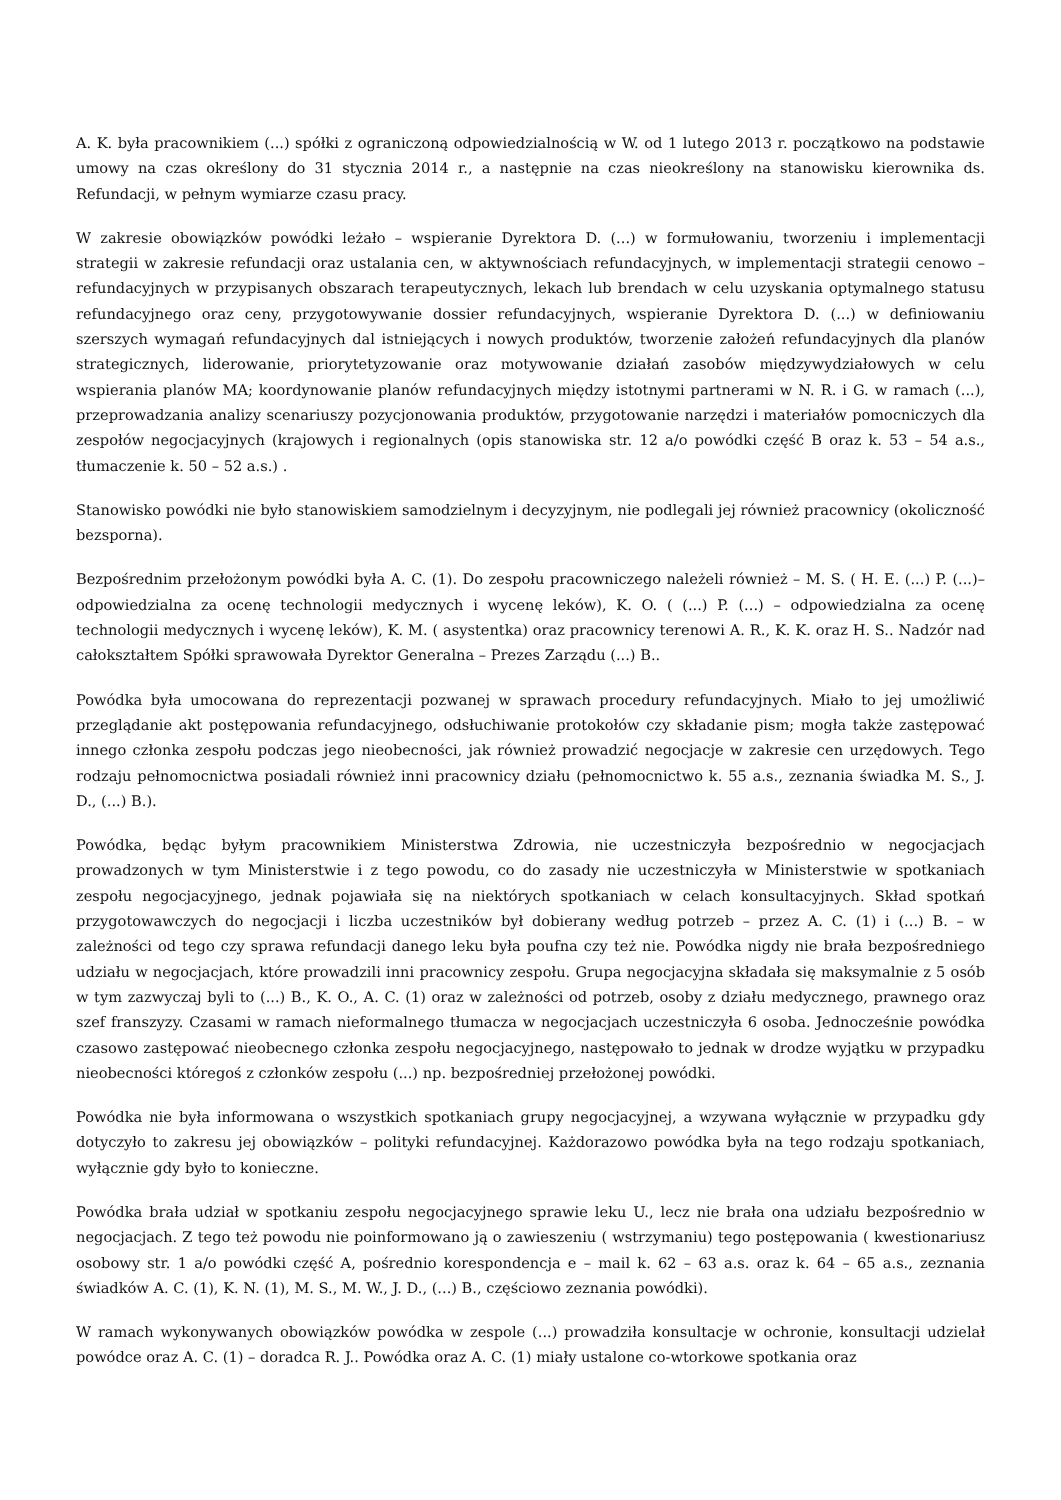A. K. była pracownikiem (...) spółki z ograniczoną odpowiedzialnością w W. od 1 lutego 2013 r. początkowo na podstawie umowy na czas określony do 31 stycznia 2014 r., a następnie na czas nieokreślony na stanowisku kierownika ds. Refundacji, w pełnym wymiarze czasu pracy.
W zakresie obowiązków powódki leżało – wspieranie Dyrektora D. (...) w formułowaniu, tworzeniu i implementacji strategii w zakresie refundacji oraz ustalania cen, w aktywnościach refundacyjnych, w implementacji strategii cenowo – refundacyjnych w przypisanych obszarach terapeutycznych, lekach lub brendach w celu uzyskania optymalnego statusu refundacyjnego oraz ceny, przygotowywanie dossier refundacyjnych, wspieranie Dyrektora D. (...) w definiowaniu szerszych wymagań refundacyjnych dal istniejących i nowych produktów, tworzenie założeń refundacyjnych dla planów strategicznych, liderowanie, priorytetyzowanie oraz motywowanie działań zasobów międzywydziałowych w celu wspierania planów MA; koordynowanie planów refundacyjnych między istotnymi partnerami w N. R. i G. w ramach (...), przeprowadzania analizy scenariuszy pozycjonowania produktów, przygotowanie narzędzi i materiałów pomocniczych dla zespołów negocjacyjnych (krajowych i regionalnych (opis stanowiska str. 12 a/o powódki część B oraz k. 53 – 54 a.s., tłumaczenie k. 50 – 52 a.s.) .
Stanowisko powódki nie było stanowiskiem samodzielnym i decyzyjnym, nie podlegali jej również pracownicy (okoliczność bezsporna).
Bezpośrednim przełożonym powódki była A. C. (1). Do zespołu pracowniczego należeli również – M. S. ( H. E. (...) P. (...)– odpowiedzialna za ocenę technologii medycznych i wycenę leków), K. O. ( (...) P. (...) – odpowiedzialna za ocenę technologii medycznych i wycenę leków), K. M. ( asystentka) oraz pracownicy terenowi A. R., K. K. oraz H. S.. Nadzór nad całokształtem Spółki sprawowała Dyrektor Generalna – Prezes Zarządu (...) B..
Powódka była umocowana do reprezentacji pozwanej w sprawach procedury refundacyjnych. Miało to jej umożliwić przeglądanie akt postępowania refundacyjnego, odsłuchiwanie protokołów czy składanie pism; mogła także zastępować innego członka zespołu podczas jego nieobecności, jak również prowadzić negocjacje w zakresie cen urzędowych. Tego rodzaju pełnomocnictwa posiadali również inni pracownicy działu (pełnomocnictwo k. 55 a.s., zeznania świadka M. S., J. D., (...) B.).
Powódka, będąc byłym pracownikiem Ministerstwa Zdrowia, nie uczestniczyła bezpośrednio w negocjacjach prowadzonych w tym Ministerstwie i z tego powodu, co do zasady nie uczestniczyła w Ministerstwie w spotkaniach zespołu negocjacyjnego, jednak pojawiała się na niektórych spotkaniach w celach konsultacyjnych. Skład spotkań przygotowawczych do negocjacji i liczba uczestników był dobierany według potrzeb – przez A. C. (1) i (...) B. – w zależności od tego czy sprawa refundacji danego leku była poufna czy też nie. Powódka nigdy nie brała bezpośredniego udziału w negocjacjach, które prowadzili inni pracownicy zespołu. Grupa negocjacyjna składała się maksymalnie z 5 osób w tym zazwyczaj byli to (...) B., K. O., A. C. (1) oraz w zależności od potrzeb, osoby z działu medycznego, prawnego oraz szef franszyzy. Czasami w ramach nieformalnego tłumacza w negocjacjach uczestniczyła 6 osoba. Jednocześnie powódka czasowo zastępować nieobecnego członka zespołu negocjacyjnego, następowało to jednak w drodze wyjątku w przypadku nieobecności któregoś z członków zespołu (...) np. bezpośredniej przełożonej powódki.
Powódka nie była informowana o wszystkich spotkaniach grupy negocjacyjnej, a wzywana wyłącznie w przypadku gdy dotyczyło to zakresu jej obowiązków – polityki refundacyjnej. Każdorazowo powódka była na tego rodzaju spotkaniach, wyłącznie gdy było to konieczne.
Powódka brała udział w spotkaniu zespołu negocjacyjnego sprawie leku U., lecz nie brała ona udziału bezpośrednio w negocjacjach. Z tego też powodu nie poinformowano ją o zawieszeniu ( wstrzymaniu) tego postępowania ( kwestionariusz osobowy str. 1 a/o powódki część A, pośrednio korespondencja e – mail k. 62 – 63 a.s. oraz k. 64 – 65 a.s., zeznania świadków A. C. (1), K. N. (1), M. S., M. W., J. D., (...) B., częściowo zeznania powódki).
W ramach wykonywanych obowiązków powódka w zespole (...) prowadziła konsultacje w ochronie, konsultacji udzielał powódce oraz A. C. (1) – doradca R. J.. Powódka oraz A. C. (1) miały ustalone co-wtorkowe spotkania oraz